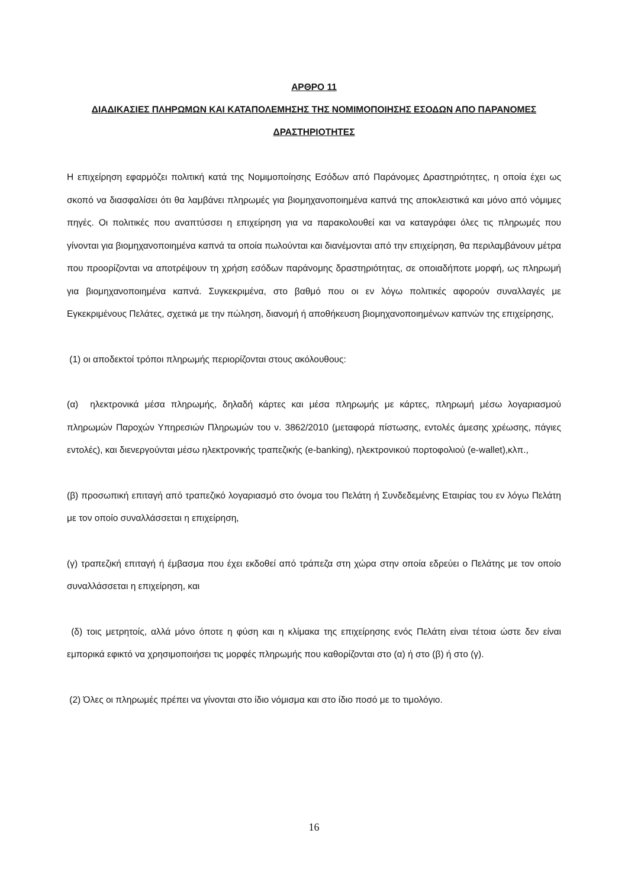ΑΡΘΡΟ 11
ΔΙΑΔΙΚΑΣΙΕΣ ΠΛΗΡΩΜΩΝ ΚΑΙ ΚΑΤΑΠΟΛΕΜΗΣΗΣ ΤΗΣ ΝΟΜΙΜΟΠΟΙΗΣΗΣ ΕΣΟΔΩΝ ΑΠΟ ΠΑΡΑΝΟΜΕΣ ΔΡΑΣΤΗΡΙΟΤΗΤΕΣ
Η επιχείρηση εφαρμόζει πολιτική κατά της Νομιμοποίησης Εσόδων από Παράνομες Δραστηριότητες, η οποία έχει ως σκοπό να διασφαλίσει ότι θα λαμβάνει πληρωμές για βιομηχανοποιημένα καπνά της αποκλειστικά και μόνο από νόμιμες πηγές. Οι πολιτικές που αναπτύσσει η επιχείρηση για να παρακολουθεί και να καταγράφει όλες τις πληρωμές που γίνονται για βιομηχανοποιημένα καπνά τα οποία πωλούνται και διανέμονται από την επιχείρηση, θα περιλαμβάνουν μέτρα που προορίζονται να αποτρέψουν τη χρήση εσόδων παράνομης δραστηριότητας, σε οποιαδήποτε μορφή, ως πληρωμή για βιομηχανοποιημένα καπνά. Συγκεκριμένα, στο βαθμό που οι εν λόγω πολιτικές αφορούν συναλλαγές με Εγκεκριμένους Πελάτες, σχετικά με την πώληση, διανομή ή αποθήκευση βιομηχανοποιημένων καπνών της επιχείρησης,
(1) οι αποδεκτοί τρόποι πληρωμής περιορίζονται στους ακόλουθους:
(α) ηλεκτρονικά μέσα πληρωμής, δηλαδή κάρτες και μέσα πληρωμής με κάρτες, πληρωμή μέσω λογαριασμού πληρωμών Παροχών Υπηρεσιών Πληρωμών του ν. 3862/2010 (μεταφορά πίστωσης, εντολές άμεσης χρέωσης, πάγιες εντολές), και διενεργούνται μέσω ηλεκτρονικής τραπεζικής (e-banking), ηλεκτρονικού πορτοφολιού (e-wallet),κλπ.,
(β) προσωπική επιταγή από τραπεζικό λογαριασμό στο όνομα του Πελάτη ή Συνδεδεμένης Εταιρίας του εν λόγω Πελάτη με τον οποίο συναλλάσσεται η επιχείρηση,
(γ) τραπεζική επιταγή ή έμβασμα που έχει εκδοθεί από τράπεζα στη χώρα στην οποία εδρεύει ο Πελάτης με τον οποίο συναλλάσσεται η επιχείρηση, και
(δ) τοις μετρητοίς, αλλά μόνο όποτε η φύση και η κλίμακα της επιχείρησης ενός Πελάτη είναι τέτοια ώστε δεν είναι εμπορικά εφικτό να χρησιμοποιήσει τις μορφές πληρωμής που καθορίζονται στο (α) ή στο (β) ή στο (γ).
(2) Όλες οι πληρωμές πρέπει να γίνονται στο ίδιο νόμισμα και στο ίδιο ποσό με το τιμολόγιο.
16